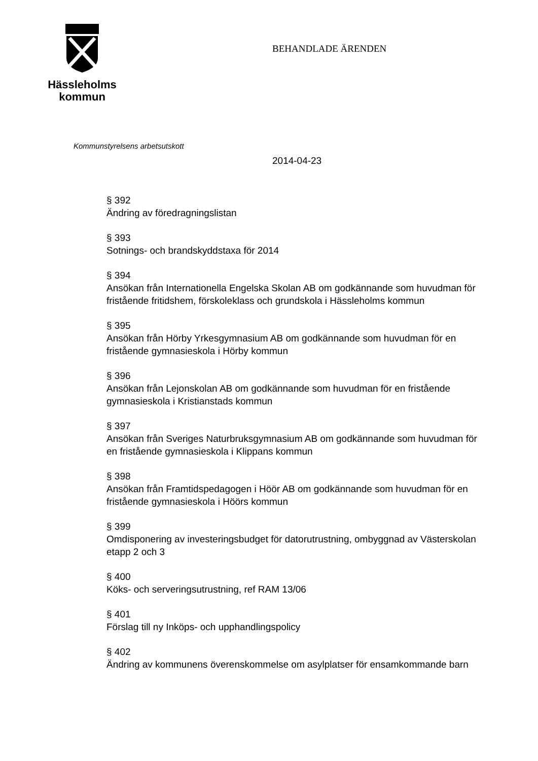Hässleholms
kommun
BEHANDLADE ÄRENDEN
Kommunstyrelsens arbetsutskott
2014-04-23
§ 392
Ändring av föredragningslistan
§ 393
Sotnings- och brandskyddstaxa för 2014
§ 394
Ansökan från Internationella Engelska Skolan AB om godkännande som huvudman för fristående fritidshem, förskoleklass och grundskola i Hässleholms kommun
§ 395
Ansökan från Hörby Yrkesgymnasium AB om godkännande som huvudman för en fristående gymnasieskola i Hörby kommun
§ 396
Ansökan från Lejonskolan AB om godkännande som huvudman för en fristående gymnasieskola i Kristianstads kommun
§ 397
Ansökan från Sveriges Naturbruksgymnasium AB om godkännande som huvudman för en fristående gymnasieskola i Klippans kommun
§ 398
Ansökan från Framtidspedagogen i Höör AB om godkännande som huvudman för en fristående gymnasieskola i Höörs kommun
§ 399
Omdisponering av investeringsbudget för datorutrustning, ombyggnad av Västerskolan etapp 2 och 3
§ 400
Köks- och serveringsutrustning, ref RAM 13/06
§ 401
Förslag till ny Inköps- och upphandlingspolicy
§ 402
Ändring av kommunens överenskommelse om asylplatser för ensamkommande barn